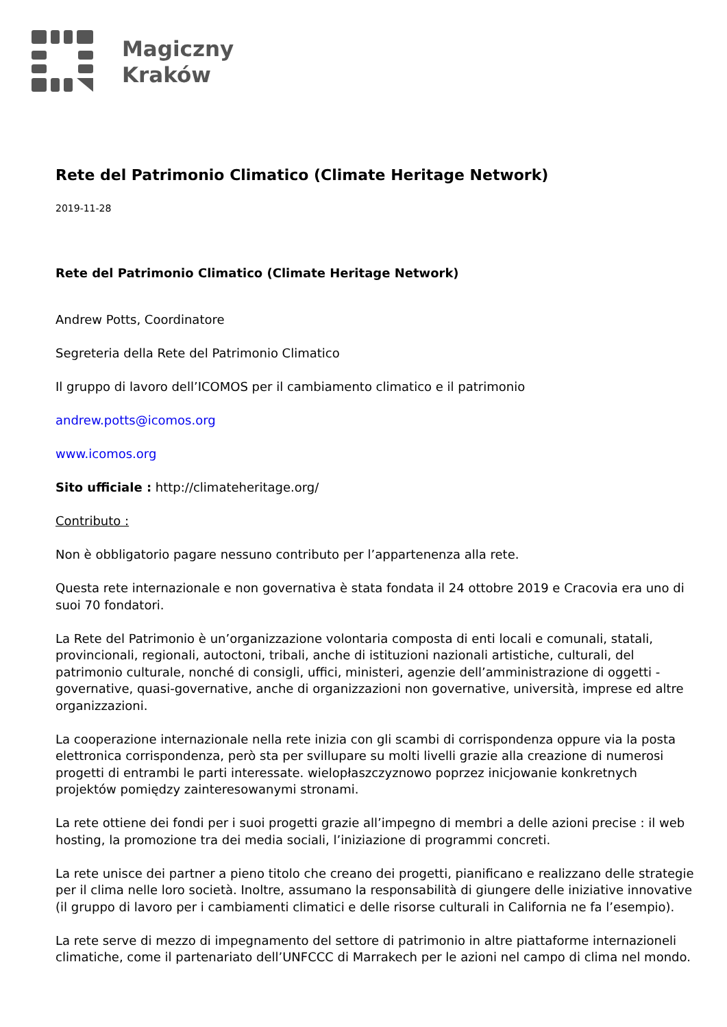Magiczny
Kraków
Rete del Patrimonio Climatico (Climate Heritage Network)
2019-11-28
Rete del Patrimonio Climatico (Climate Heritage Network)
Andrew Potts, Coordinatore
Segreteria della Rete del Patrimonio Climatico
Il gruppo di lavoro dell’ICOMOS per il cambiamento climatico e il patrimonio
andrew.potts@icomos.org
www.icomos.org
Sito ufficiale : http://climateheritage.org/
Contributo :
Non è obbligatorio pagare nessuno contributo per l’appartenenza alla rete.
Questa rete internazionale e non governativa è stata fondata il 24 ottobre 2019 e Cracovia era uno di suoi 70 fondatori.
La Rete del Patrimonio è un’organizzazione volontaria composta di enti locali e comunali, statali, provincionali, regionali, autoctoni, tribali, anche di istituzioni nazionali artistiche, culturali, del patrimonio culturale, nonché di consigli, uffici, ministeri, agenzie dell’amministrazione di oggetti - governative, quasi-governative, anche di organizzazioni non governative, università, imprese ed altre organizzazioni.
La cooperazione internazionale nella rete inizia con gli scambi di corrispondenza oppure via la posta elettronica corrispondenza, però sta per svillupare su molti livelli grazie alla creazione di numerosi progetti di entrambi le parti interessate. wielopłaszczyznowo poprzez inicjowanie konkretnych projektów pomiędzy zainteresowanymi stronami.
La rete ottiene dei fondi per i suoi progetti grazie all’impegno di membri a delle azioni precise : il web hosting, la promozione tra dei media sociali, l’iniziazione di programmi concreti.
La rete unisce dei partner a pieno titolo che creano dei progetti, pianificano e realizzano delle strategie per il clima nelle loro società. Inoltre, assumano la responsabilità di giungere delle iniziative innovative (il gruppo di lavoro per i cambiamenti climatici e delle risorse culturali in California ne fa l’esempio).
La rete serve di mezzo di impegnamento del settore di patrimonio in altre piattaforme internazioneli climatiche, come il partenariato dell’UNFCCC di Marrakech per le azioni nel campo di clima nel mondo.